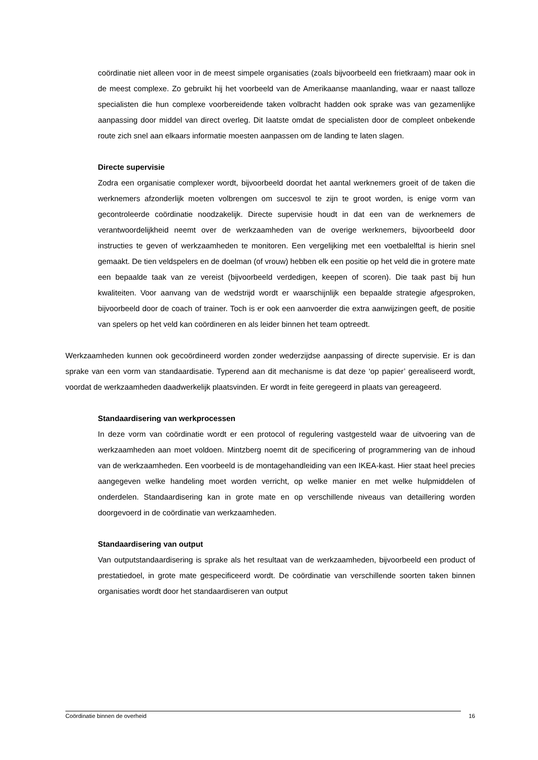coördinatie niet alleen voor in de meest simpele organisaties (zoals bijvoorbeeld een frietkraam) maar ook in de meest complexe. Zo gebruikt hij het voorbeeld van de Amerikaanse maanlanding, waar er naast talloze specialisten die hun complexe voorbereidende taken volbracht hadden ook sprake was van gezamenlijke aanpassing door middel van direct overleg. Dit laatste omdat de specialisten door de compleet onbekende route zich snel aan elkaars informatie moesten aanpassen om de landing te laten slagen.
Directe supervisie
Zodra een organisatie complexer wordt, bijvoorbeeld doordat het aantal werknemers groeit of de taken die werknemers afzonderlijk moeten volbrengen om succesvol te zijn te groot worden, is enige vorm van gecontroleerde coördinatie noodzakelijk. Directe supervisie houdt in dat een van de werknemers de verantwoordelijkheid neemt over de werkzaamheden van de overige werknemers, bijvoorbeeld door instructies te geven of werkzaamheden te monitoren. Een vergelijking met een voetbalelftal is hierin snel gemaakt. De tien veldspelers en de doelman (of vrouw) hebben elk een positie op het veld die in grotere mate een bepaalde taak van ze vereist (bijvoorbeeld verdedigen, keepen of scoren). Die taak past bij hun kwaliteiten. Voor aanvang van de wedstrijd wordt er waarschijnlijk een bepaalde strategie afgesproken, bijvoorbeeld door de coach of trainer. Toch is er ook een aanvoerder die extra aanwijzingen geeft, de positie van spelers op het veld kan coördineren en als leider binnen het team optreedt.
Werkzaamheden kunnen ook gecoördineerd worden zonder wederzijdse aanpassing of directe supervisie. Er is dan sprake van een vorm van standaardisatie. Typerend aan dit mechanisme is dat deze ‘op papier’ gerealiseerd wordt, voordat de werkzaamheden daadwerkelijk plaatsvinden. Er wordt in feite geregeerd in plaats van gereageerd.
Standaardisering van werkprocessen
In deze vorm van coördinatie wordt er een protocol of regulering vastgesteld waar de uitvoering van de werkzaamheden aan moet voldoen. Mintzberg noemt dit de specificering of programmering van de inhoud van de werkzaamheden. Een voorbeeld is de montagehandleiding van een IKEA-kast. Hier staat heel precies aangegeven welke handeling moet worden verricht, op welke manier en met welke hulpmiddelen of onderdelen. Standaardisering kan in grote mate en op verschillende niveaus van detaillering worden doorgevoerd in de coördinatie van werkzaamheden.
Standaardisering van output
Van outputstandaardisering is sprake als het resultaat van de werkzaamheden, bijvoorbeeld een product of prestatiedoel, in grote mate gespecificeerd wordt. De coördinatie van verschillende soorten taken binnen organisaties wordt door het standaardiseren van output
Coördinatie binnen de overheid 16